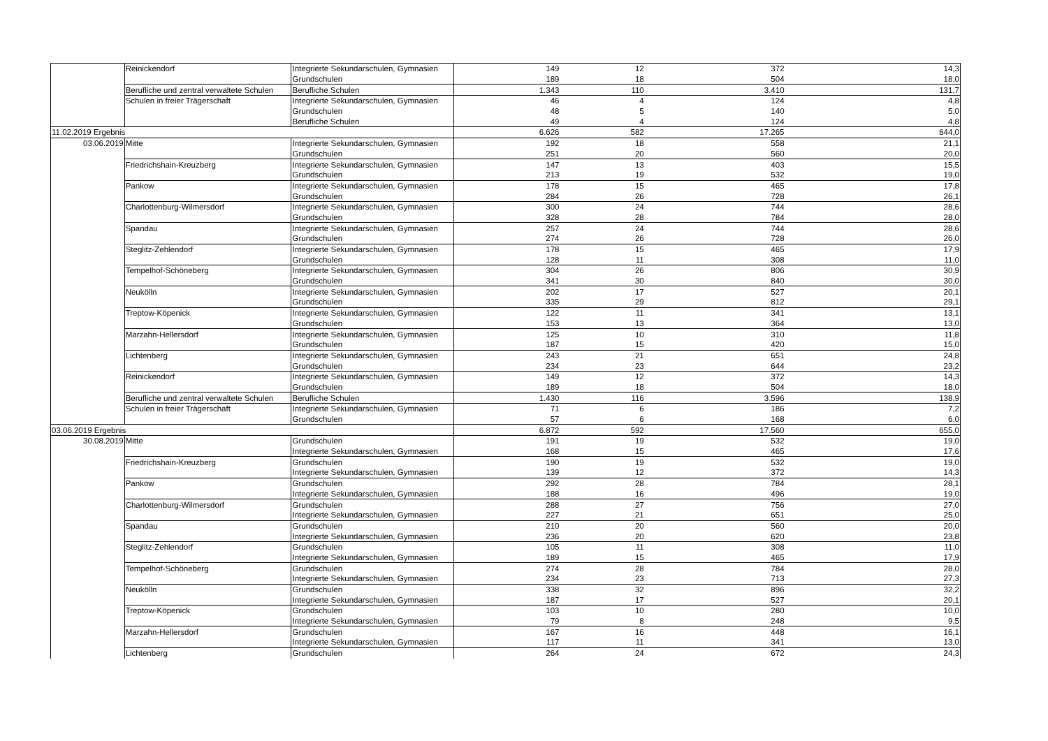| | Reinickendorf | Integrierte Sekundarschulen, Gymnasien | 149 | 12 | 372 | 14,3 |
| | | Grundschulen | 189 | 18 | 504 | 18,0 |
| | Berufliche und zentral verwaltete Schulen | Berufliche Schulen | 1.343 | 110 | 3.410 | 131,7 |
| | Schulen in freier Trägerschaft | Integrierte Sekundarschulen, Gymnasien | 46 | 4 | 124 | 4,8 |
| | | Grundschulen | 48 | 5 | 140 | 5,0 |
| | | Berufliche Schulen | 49 | 4 | 124 | 4,8 |
| 11.02.2019 Ergebnis | | | 6.626 | 582 | 17.265 | 644,0 |
| 03.06.2019 | Mitte | Integrierte Sekundarschulen, Gymnasien | 192 | 18 | 558 | 21,1 |
| | | Grundschulen | 251 | 20 | 560 | 20,0 |
| | Friedrichshain-Kreuzberg | Integrierte Sekundarschulen, Gymnasien | 147 | 13 | 403 | 15,5 |
| | | Grundschulen | 213 | 19 | 532 | 19,0 |
| | Pankow | Integrierte Sekundarschulen, Gymnasien | 178 | 15 | 465 | 17,8 |
| | | Grundschulen | 284 | 26 | 728 | 26,1 |
| | Charlottenburg-Wilmersdorf | Integrierte Sekundarschulen, Gymnasien | 300 | 24 | 744 | 28,6 |
| | | Grundschulen | 328 | 28 | 784 | 28,0 |
| | Spandau | Integrierte Sekundarschulen, Gymnasien | 257 | 24 | 744 | 28,6 |
| | | Grundschulen | 274 | 26 | 728 | 26,0 |
| | Steglitz-Zehlendorf | Integrierte Sekundarschulen, Gymnasien | 178 | 15 | 465 | 17,9 |
| | | Grundschulen | 128 | 11 | 308 | 11,0 |
| | Tempelhof-Schöneberg | Integrierte Sekundarschulen, Gymnasien | 304 | 26 | 806 | 30,9 |
| | | Grundschulen | 341 | 30 | 840 | 30,0 |
| | Neukölln | Integrierte Sekundarschulen, Gymnasien | 202 | 17 | 527 | 20,1 |
| | | Grundschulen | 335 | 29 | 812 | 29,1 |
| | Treptow-Köpenick | Integrierte Sekundarschulen, Gymnasien | 122 | 11 | 341 | 13,1 |
| | | Grundschulen | 153 | 13 | 364 | 13,0 |
| | Marzahn-Hellersdorf | Integrierte Sekundarschulen, Gymnasien | 125 | 10 | 310 | 11,8 |
| | | Grundschulen | 187 | 15 | 420 | 15,0 |
| | Lichtenberg | Integrierte Sekundarschulen, Gymnasien | 243 | 21 | 651 | 24,8 |
| | | Grundschulen | 234 | 23 | 644 | 23,2 |
| | Reinickendorf | Integrierte Sekundarschulen, Gymnasien | 149 | 12 | 372 | 14,3 |
| | | Grundschulen | 189 | 18 | 504 | 18,0 |
| | Berufliche und zentral verwaltete Schulen | Berufliche Schulen | 1.430 | 116 | 3.596 | 138,9 |
| | Schulen in freier Trägerschaft | Integrierte Sekundarschulen, Gymnasien | 71 | 6 | 186 | 7,2 |
| | | Grundschulen | 57 | 6 | 168 | 6,0 |
| 03.06.2019 Ergebnis | | | 6.872 | 592 | 17.560 | 655,0 |
| 30.08.2019 | Mitte | Grundschulen | 191 | 19 | 532 | 19,0 |
| | | Integrierte Sekundarschulen, Gymnasien | 168 | 15 | 465 | 17,6 |
| | Friedrichshain-Kreuzberg | Grundschulen | 190 | 19 | 532 | 19,0 |
| | | Integrierte Sekundarschulen, Gymnasien | 139 | 12 | 372 | 14,3 |
| | Pankow | Grundschulen | 292 | 28 | 784 | 28,1 |
| | | Integrierte Sekundarschulen, Gymnasien | 188 | 16 | 496 | 19,0 |
| | Charlottenburg-Wilmersdorf | Grundschulen | 288 | 27 | 756 | 27,0 |
| | | Integrierte Sekundarschulen, Gymnasien | 227 | 21 | 651 | 25,0 |
| | Spandau | Grundschulen | 210 | 20 | 560 | 20,0 |
| | | Integrierte Sekundarschulen, Gymnasien | 236 | 20 | 620 | 23,8 |
| | Steglitz-Zehlendorf | Grundschulen | 105 | 11 | 308 | 11,0 |
| | | Integrierte Sekundarschulen, Gymnasien | 189 | 15 | 465 | 17,9 |
| | Tempelhof-Schöneberg | Grundschulen | 274 | 28 | 784 | 28,0 |
| | | Integrierte Sekundarschulen, Gymnasien | 234 | 23 | 713 | 27,3 |
| | Neukölln | Grundschulen | 338 | 32 | 896 | 32,2 |
| | | Integrierte Sekundarschulen, Gymnasien | 187 | 17 | 527 | 20,1 |
| | Treptow-Köpenick | Grundschulen | 103 | 10 | 280 | 10,0 |
| | | Integrierte Sekundarschulen, Gymnasien | 79 | 8 | 248 | 9,5 |
| | Marzahn-Hellersdorf | Grundschulen | 167 | 16 | 448 | 16,1 |
| | | Integrierte Sekundarschulen, Gymnasien | 117 | 11 | 341 | 13,0 |
| | Lichtenberg | Grundschulen | 264 | 24 | 672 | 24,3 |